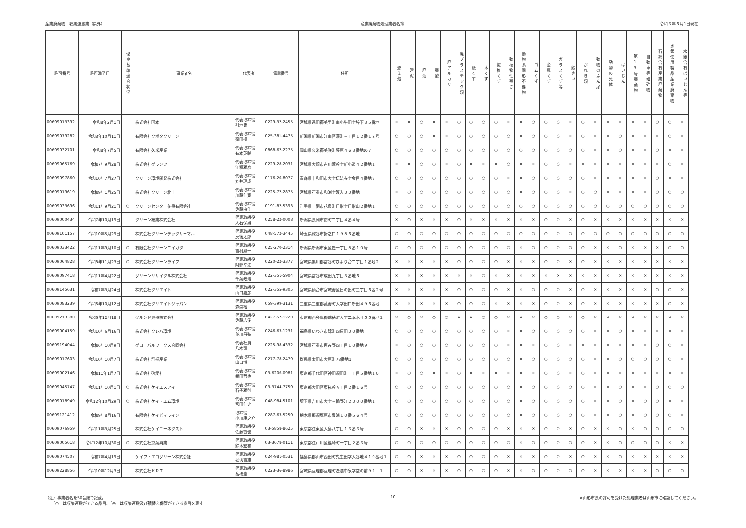産業廃棄物　収集運搬業（県外） 産業廃棄物処理業者名簿 令和６年５月1日現在
| 許可番号 | 許可満了日 | 優良基準適合状況 | 事業者名 | 代表者 | 電話番号 | 住所 | 燃え殻 | 汚泥 | 廃油 | 廃酸 | 廃アルカリ | 廃プラスチック類 | 紙くず | 木くず | 繊維くず | 動植物性残さ | 動物系固形不要物 | ゴムくず | 金属くず | ガラスくず等 | 鉱さい | がれき類 | 動物のふん尿 | 動物の死体 | ばいじん | 第13号廃棄物 | 自動車等破砕物 | 石綿含有産業廃棄物 | 水銀使用製品産業廃棄物 | 水銀含有ばいじん等 |
| --- | --- | --- | --- | --- | --- | --- | --- | --- | --- | --- | --- | --- | --- | --- | --- | --- | --- | --- | --- | --- | --- | --- | --- | --- | --- | --- | --- | --- | --- | --- |
| 00609013392 | 令和8年2月1日 | | 株式会社国本 | 代表取締役 引地豊 | 0229-32-2455 | 宮城県遠田郡美里町南小牛田字埣下８５番地 | × | × | ○ | × | × | ○ | ○ | ○ | ○ | × | × | ○ | ○ | ○ | × | ○ | × | × | × | × | × | ○ | ○ | × |
| 00609079282 | 令和8年10月11日 | | 有限会社クボタクリーン | 代表取締役 窪田操 | 025-381-4475 | 新潟県新潟市江南区曙町三丁目１２番１２号 | ○ | ○ | ○ | × | × | ○ | ○ | ○ | ○ | ○ | × | ○ | ○ | ○ | × | ○ | × | × | ○ | × | × | × | ○ | × |
| 00609032701 | 令和8年7月5日 | | 有限会社久米産業 | 代表取締役 有本英輔 | 0868-62-2275 | 岡山県久米郡美咲町藤原４６８番地の７ | ○ | ○ | ○ | ○ | ○ | ○ | ○ | ○ | ○ | ○ | ○ | ○ | ○ | ○ | ○ | ○ | × | × | ○ | × | × | ○ | × | × |
| 00609065769 | 令和7年9月28日 | | 株式会社グランツ | 代表取締役 江種雅彦 | 0229-28-2031 | 宮城県大崎市古川荒谷字新小道４２番地１ | × | × | ○ | ○ | × | ○ | × | × | × | ○ | × | × | ○ | ○ | × | × | × | × | × | × | × | × | ○ | × |
| 00609097860 | 令和10年7月27日 | | クリーン環境開発株式会社 | 代表取締役 丸井理成 | 0176-20-8077 | 青森県十和田市大字伝法寺字金目４番地９ | ○ | ○ | ○ | ○ | ○ | ○ | ○ | ○ | ○ | × | × | ○ | ○ | ○ | ○ | ○ | × | × | × | × | × | ○ | × | × |
| 00609019619 | 令和9年1月25日 | | 株式会社クリーン北上 | 代表取締役 加藤仁寛 | 0225-72-2875 | 宮城県石巻市和渕字笈入３３番地 | × | ○ | ○ | ○ | ○ | ○ | ○ | ○ | ○ | ○ | × | ○ | ○ | ○ | × | ○ | ○ | × | × | × | × | ○ | ○ | ○ |
| 00609033696 | 令和11年9月21日 | ○ | クリーンセンター花泉有限会社 | 代表取締役 佐藤由佳 | 0191-82-5393 | 岩手県一関市花泉町日形字日形山２番地１ | ○ | ○ | ○ | ○ | ○ | ○ | ○ | ○ | ○ | ○ | ○ | ○ | ○ | ○ | ○ | ○ | ○ | ○ | ○ | ○ | ○ | ○ | ○ | ○ |
| 00609000434 | 令和7年10月19日 | | クリーン総業株式会社 | 代表取締役 大石保男 | 0258-22-0008 | 新潟県長岡市南町二丁目４番４号 | × | ○ | × | × | × | ○ | × | × | × | × | × | × | ○ | ○ | × | ○ | × | × | × | × | × | × | × | × |
| 00609101157 | 令和10年5月29日 | | 株式会社クリーンテックサーマル | 代表取締役 反後太郎 | 048-572-3445 | 埼玉県深谷市折之口１９８５番地 | ○ | ○ | ○ | ○ | ○ | ○ | ○ | ○ | ○ | ○ | ○ | ○ | ○ | ○ | ○ | ○ | ○ | ○ | ○ | ○ | ○ | ○ | ○ | ○ |
| 00609033422 | 令和11年9月10日 | ○ | 有限会社クリーンニイガタ | 代表取締役 吉村鳳一 | 025-270-2314 | 新潟県新潟市東区豊一丁目８番１０号 | ○ | ○ | ○ | ○ | ○ | ○ | ○ | ○ | ○ | ○ | × | ○ | ○ | ○ | ○ | ○ | × | × | ○ | × | × | × | ○ | ○ |
| 00609064828 | 令和8年11月23日 | ○ | 株式会社クリーンライフ | 代表取締役 阿部幸江 | 0220-22-3377 | 宮城県黒川郡富谷町ひより台二丁目１番地２ | × | × | × | × | × | ○ | ○ | ○ | ○ | × | × | × | ○ | ○ | × | ○ | × | × | × | × | × | × | × | × |
| 00609097418 | 令和11年4月22日 | | グリーンリサイクル株式会社 | 代表取締役 千葉政浩 | 022-351-5904 | 宮城県富谷市成田九丁目３番地５ | × | × | × | × | × | × | × | ○ | × | × | × | × | × | × | × | × | × | × | × | × | × | × | × | × |
| 00609145631 | 令和7年3月24日 | | 株式会社クリエイト | 代表取締役 山口嘉彦 | 022-355-9305 | 宮城県仙台市宮城野区日の出町三丁目５番２号 | × | × | × | × | × | ○ | ○ | ○ | ○ | × | × | ○ | ○ | ○ | × | ○ | × | × | × | × | × | ○ | ○ | × |
| 00609083239 | 令和6年10月12日 | | 株式会社クリエイトジャパン | 代表取締役 森崇裕 | 059-399-3131 | 三重県三重郡菰野町大字田口新田４９５番地 | × | × | × | × | × | ○ | ○ | ○ | × | × | × | × | ○ | ○ | × | ○ | × | × | × | × | × | × | ○ | × |
| 00609213380 | 令和6年12月18日 | | グルンド興機株式会社 | 代表取締役 佐藤広俊 | 042-557-1220 | 東京都西多摩郡瑞穂町大字二本木４５５番地１ | × | ○ | × | ○ | ○ | × | × | ○ | ○ | × | × | × | ○ | ○ | × | ○ | × | × | × | × | × | × | × | × |
| 00609004159 | 令和10年6月16日 | | 株式会社クレハ環境 | 代表取締役 並川昌弘 | 0246-63-1231 | 福島県いわき市錦町四反田３０番地 | ○ | ○ | ○ | ○ | ○ | ○ | ○ | ○ | ○ | × | × | ○ | ○ | ○ | ○ | ○ | × | × | ○ | × | × | × | × | × |
| 00609194044 | 令和6年10月9日 | | グローバルワークス合同会社 | 代表社員 八木司 | 0225-98-4332 | 宮城県石巻市恵み野四丁目１０番地９ | × | ○ | ○ | ○ | ○ | ○ | ○ | ○ | ○ | × | × | × | ○ | ○ | × | × | × | × | × | × | × | ○ | ○ | × |
| 00609017603 | 令和10年10月7日 | | 株式会社群桐産業 | 代表取締役 山口博 | 0277-78-2479 | 群馬県太田市大原町78番地1 | ○ | ○ | ○ | ○ | ○ | ○ | ○ | ○ | ○ | ○ | × | ○ | ○ | ○ | ○ | ○ | × | × | ○ | ○ | ○ | ○ | ○ | × |
| 00609002146 | 令和11年1月7日 | | 株式会社啓愛社 | 代表取締役 鶴田哲也 | 03-6206-0981 | 東京都千代田区神田須田町一丁目５番地１０ | × | ○ | ○ | × | × | ○ | × | × | × | × | × | × | ○ | ○ | × | ○ | × | × | × | × | × | × | × | × |
| 00609045747 | 令和11年10月1日 | ○ | 株式会社ケイエスアイ | 代表取締役 石子雅則 | 03-3744-7750 | 東京都大田区東糀谷五丁目２番１６号 | ○ | ○ | ○ | ○ | ○ | ○ | ○ | ○ | ○ | ○ | × | ○ | ○ | ○ | ○ | ○ | × | × | ○ | × | × | ○ | ○ | ○ |
| 00609018949 | 令和12年10月29日 | ○ | 株式会社ケイ・エム環境 | 代表取締役 宮田仁史 | 048-984-5101 | 埼玉県吉川市大字三輪野江２３００番地１ | ○ | ○ | ○ | ○ | ○ | ○ | ○ | ○ | ○ | ○ | × | ○ | ○ | ○ | ○ | ○ | × | × | ○ | × | ○ | ○ | × | × |
| 00609121412 | 令和9年8月16日 | | 有限会社ケイビィライン | 取締役 小川康之介 | 0287-63-5250 | 栃木県那須塩原市豊浦１０番５６４号 | ○ | ○ | ○ | ○ | ○ | ○ | ○ | ○ | ○ | ○ | × | ○ | ○ | ○ | ○ | ○ | × | × | ○ | × | ○ | ○ | ○ | × |
| 00609076959 | 令和11年3月25日 | | 株式会社ケイユーネクスト | 代表取締役 佐藤智也 | 03-5858-8625 | 東京都江東区大島八丁目１６番６号 | ○ | ○ | × | × | × | ○ | ○ | ○ | ○ | × | × | × | ○ | ○ | × | ○ | × | × | ○ | × | ○ | ○ | ○ | ○ |
| 00609005618 | 令和12年10月30日 | ○ | 株式会社京葉興業 | 代表取締役 鈴木宏和 | 03-3678-0111 | 東京都江戸川区篠崎町一丁目２番６号 | ○ | ○ | ○ | ○ | ○ | ○ | ○ | ○ | ○ | ○ | × | ○ | ○ | ○ | ○ | ○ | × | × | ○ | ○ | ○ | ○ | × | × |
| 00609074507 | 令和7年4月19日 | | ケイワ・エコグリーン株式会社 | 代表取締役 堀切吉雄 | 024-981-0531 | 福島県郡山市西田町鬼生田字大谷地４１０番地１ | ○ | ○ | × | × | × | ○ | ○ | ○ | ○ | × | × | × | ○ | ○ | × | ○ | × | × | ○ | × | × | × | × | × |
| 00609228856 | 令和10年12月3日 | | 株式会社ＫＲＴ | 代表取締役 髙橋圭 | 0223-36-8986 | 宮城県亘理郡亘理町逢隈中泉字堂の前９２－１ | ○ | ○ | × | × | × | ○ | ○ | ○ | ○ | × | × | ○ | ○ | ○ | ○ | ○ | × | × | × | × | × | ○ | ○ | ○ |
（注）事業者名を50音順で記載。
　　「○」は収集運搬ができる品目、「◎」は収集運搬及び積替え保管ができる品目を表す。
10 ※山形市長の許可を受けた処理業者は山形市に確認してください。